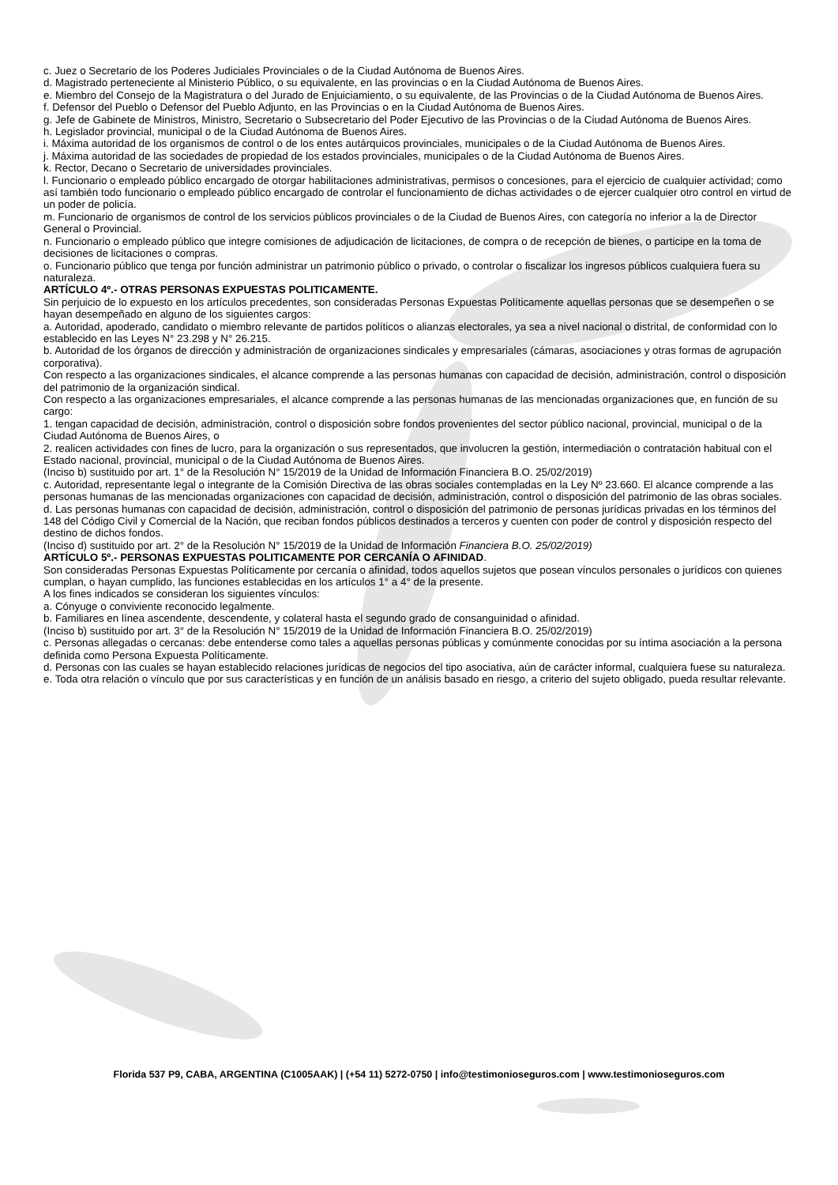c. Juez o Secretario de los Poderes Judiciales Provinciales o de la Ciudad Autónoma de Buenos Aires.
d. Magistrado perteneciente al Ministerio Público, o su equivalente, en las provincias o en la Ciudad Autónoma de Buenos Aires.
e. Miembro del Consejo de la Magistratura o del Jurado de Enjuiciamiento, o su equivalente, de las Provincias o de la Ciudad Autónoma de Buenos Aires.
f. Defensor del Pueblo o Defensor del Pueblo Adjunto, en las Provincias o en la Ciudad Autónoma de Buenos Aires.
g. Jefe de Gabinete de Ministros, Ministro, Secretario o Subsecretario del Poder Ejecutivo de las Provincias o de la Ciudad Autónoma de Buenos Aires.
h. Legislador provincial, municipal o de la Ciudad Autónoma de Buenos Aires.
i. Máxima autoridad de los organismos de control o de los entes autárquicos provinciales, municipales o de la Ciudad Autónoma de Buenos Aires.
j. Máxima autoridad de las sociedades de propiedad de los estados provinciales, municipales o de la Ciudad Autónoma de Buenos Aires.
k. Rector, Decano o Secretario de universidades provinciales.
l. Funcionario o empleado público encargado de otorgar habilitaciones administrativas, permisos o concesiones, para el ejercicio de cualquier actividad; como así también todo funcionario o empleado público encargado de controlar el funcionamiento de dichas actividades o de ejercer cualquier otro control en virtud de un poder de policía.
m. Funcionario de organismos de control de los servicios públicos provinciales o de la Ciudad de Buenos Aires, con categoría no inferior a la de Director General o Provincial.
n. Funcionario o empleado público que integre comisiones de adjudicación de licitaciones, de compra o de recepción de bienes, o participe en la toma de decisiones de licitaciones o compras.
o. Funcionario público que tenga por función administrar un patrimonio público o privado, o controlar o fiscalizar los ingresos públicos cualquiera fuera su naturaleza.
ARTÍCULO 4º.- OTRAS PERSONAS EXPUESTAS POLITICAMENTE.
Sin perjuicio de lo expuesto en los artículos precedentes, son consideradas Personas Expuestas Políticamente aquellas personas que se desempeñen o se hayan desempeñado en alguno de los siguientes cargos:
a. Autoridad, apoderado, candidato o miembro relevante de partidos políticos o alianzas electorales, ya sea a nivel nacional o distrital, de conformidad con lo establecido en las Leyes N° 23.298 y N° 26.215.
b. Autoridad de los órganos de dirección y administración de organizaciones sindicales y empresariales (cámaras, asociaciones y otras formas de agrupación corporativa).
Con respecto a las organizaciones sindicales, el alcance comprende a las personas humanas con capacidad de decisión, administración, control o disposición del patrimonio de la organización sindical.
Con respecto a las organizaciones empresariales, el alcance comprende a las personas humanas de las mencionadas organizaciones que, en función de su cargo:
1. tengan capacidad de decisión, administración, control o disposición sobre fondos provenientes del sector público nacional, provincial, municipal o de la Ciudad Autónoma de Buenos Aires, o
2. realicen actividades con fines de lucro, para la organización o sus representados, que involucren la gestión, intermediación o contratación habitual con el Estado nacional, provincial, municipal o de la Ciudad Autónoma de Buenos Aires.
(Inciso b) sustituido por art. 1° de la Resolución N° 15/2019 de la Unidad de Información Financiera B.O. 25/02/2019)
c. Autoridad, representante legal o integrante de la Comisión Directiva de las obras sociales contempladas en la Ley Nº 23.660. El alcance comprende a las personas humanas de las mencionadas organizaciones con capacidad de decisión, administración, control o disposición del patrimonio de las obras sociales.
d. Las personas humanas con capacidad de decisión, administración, control o disposición del patrimonio de personas jurídicas privadas en los términos del 148 del Código Civil y Comercial de la Nación, que reciban fondos públicos destinados a terceros y cuenten con poder de control y disposición respecto del destino de dichos fondos.
(Inciso d) sustituido por art. 2° de la Resolución N° 15/2019 de la Unidad de Información Financiera B.O. 25/02/2019)
ARTÍCULO 5º.- PERSONAS EXPUESTAS POLITICAMENTE POR CERCANÍA O AFINIDAD.
Son consideradas Personas Expuestas Políticamente por cercanía o afinidad, todos aquellos sujetos que posean vínculos personales o jurídicos con quienes cumplan, o hayan cumplido, las funciones establecidas en los artículos 1° a 4° de la presente.
A los fines indicados se consideran los siguientes vínculos:
a. Cónyuge o conviviente reconocido legalmente.
b. Familiares en línea ascendente, descendente, y colateral hasta el segundo grado de consanguinidad o afinidad.
(Inciso b) sustituido por art. 3° de la Resolución N° 15/2019 de la Unidad de Información Financiera B.O. 25/02/2019)
c. Personas allegadas o cercanas: debe entenderse como tales a aquellas personas públicas y comúnmente conocidas por su íntima asociación a la persona definida como Persona Expuesta Políticamente.
d. Personas con las cuales se hayan establecido relaciones jurídicas de negocios del tipo asociativa, aún de carácter informal, cualquiera fuese su naturaleza.
e. Toda otra relación o vínculo que por sus características y en función de un análisis basado en riesgo, a criterio del sujeto obligado, pueda resultar relevante.
Florida 537 P9, CABA, ARGENTINA (C1005AAK) | (+54 11) 5272-0750 | info@testimonioseguros.com | www.testimonioseguros.com